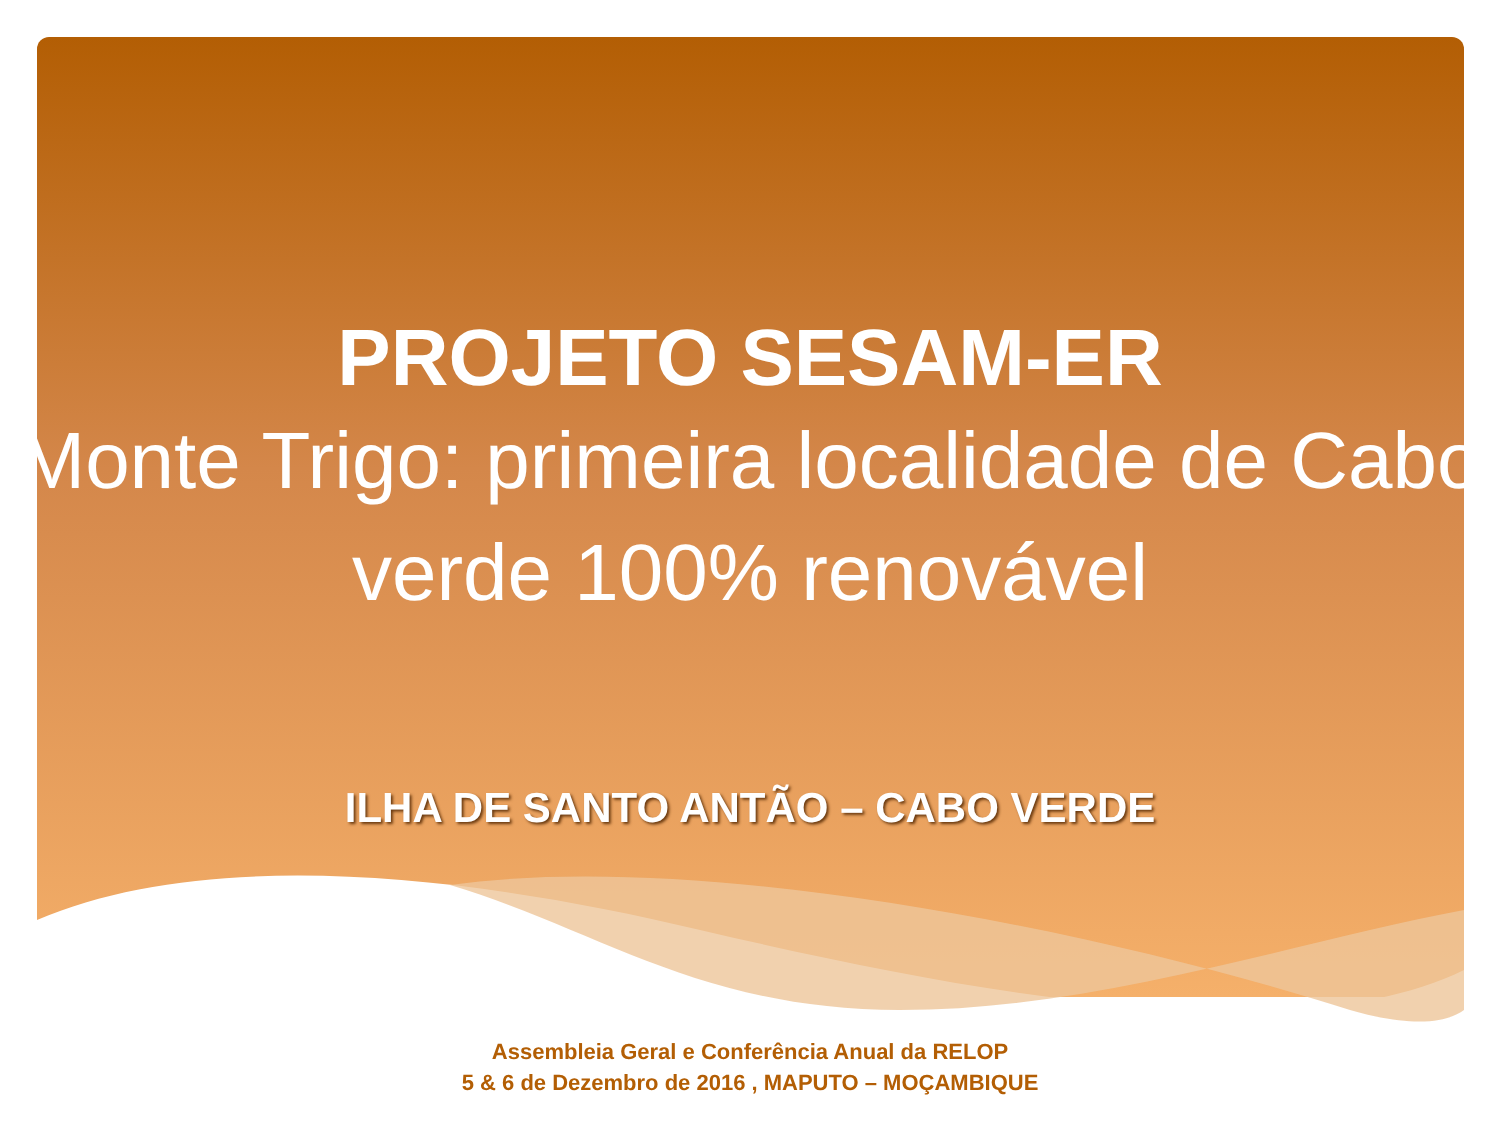PROJETO SESAM-ER
Monte Trigo: primeira localidade de Cabo verde 100% renovável
ILHA DE SANTO ANTÃO – CABO VERDE
Assembleia Geral e Conferência Anual da RELOP
5 & 6 de Dezembro de 2016 , MAPUTO – MOÇAMBIQUE